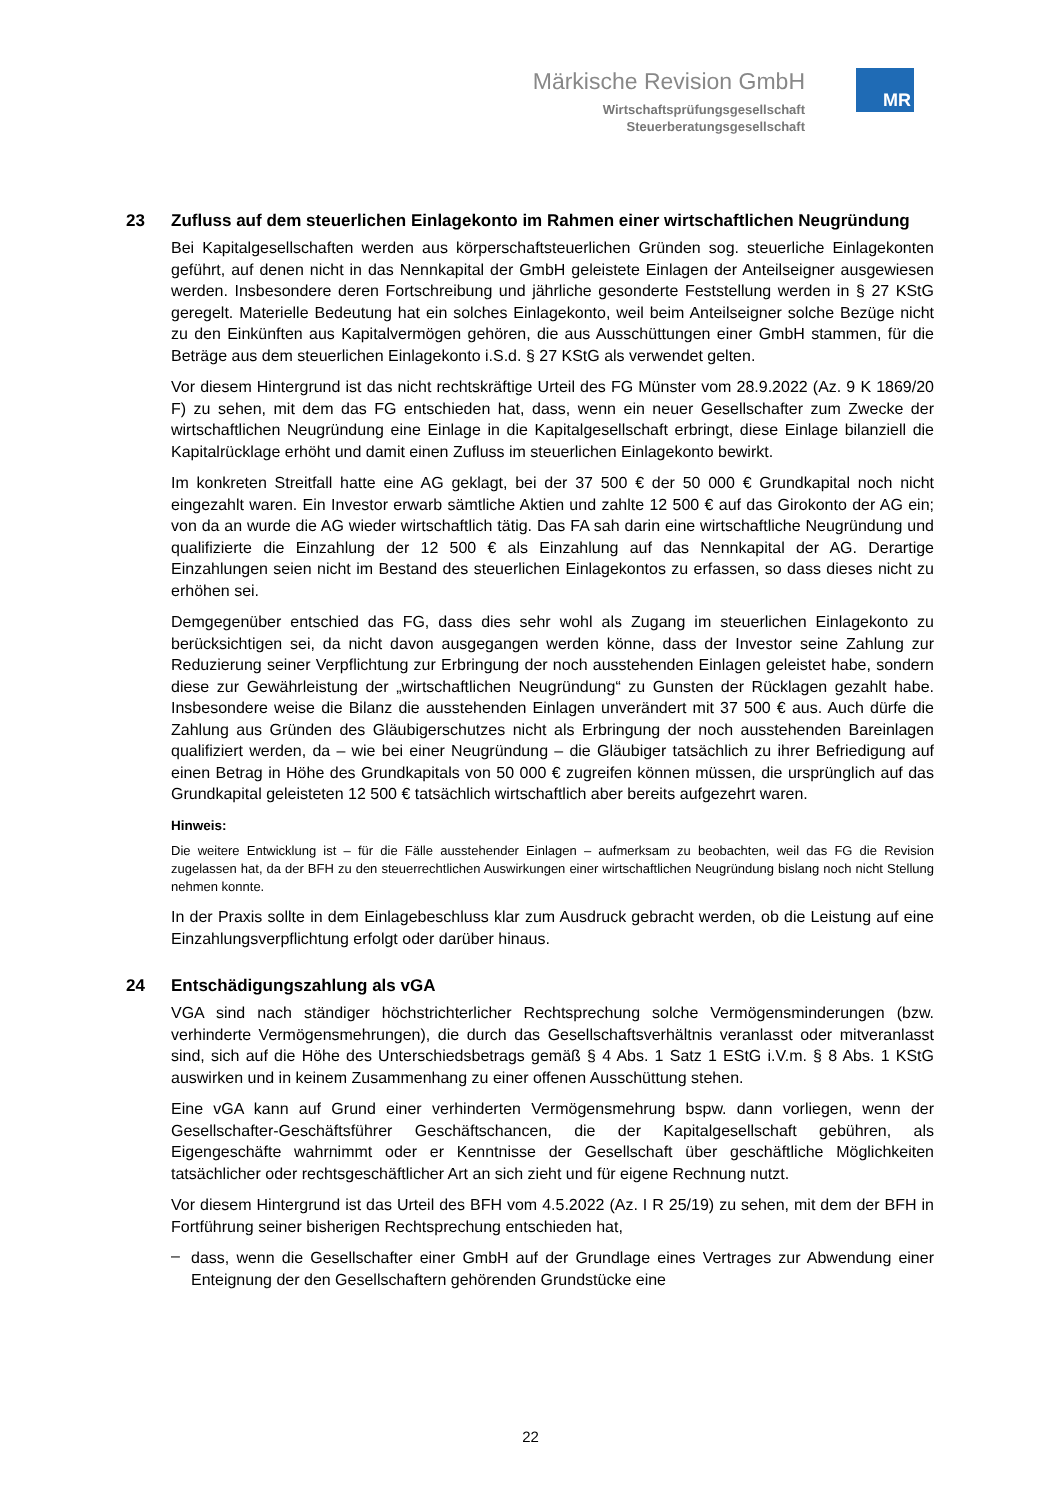Märkische Revision GmbH
Wirtschaftsprüfungsgesellschaft
Steuerberatungsgesellschaft
MR
23 Zufluss auf dem steuerlichen Einlagekonto im Rahmen einer wirtschaftlichen Neugründung
Bei Kapitalgesellschaften werden aus körperschaftsteuerlichen Gründen sog. steuerliche Einlagekonten geführt, auf denen nicht in das Nennkapital der GmbH geleistete Einlagen der Anteilseigner ausgewiesen werden. Insbesondere deren Fortschreibung und jährliche gesonderte Feststellung werden in § 27 KStG geregelt. Materielle Bedeutung hat ein solches Einlagekonto, weil beim Anteilseigner solche Bezüge nicht zu den Einkünften aus Kapitalvermögen gehören, die aus Ausschüttungen einer GmbH stammen, für die Beträge aus dem steuerlichen Einlagekonto i.S.d. § 27 KStG als verwendet gelten.
Vor diesem Hintergrund ist das nicht rechtskräftige Urteil des FG Münster vom 28.9.2022 (Az. 9 K 1869/20 F) zu sehen, mit dem das FG entschieden hat, dass, wenn ein neuer Gesellschafter zum Zwecke der wirtschaftlichen Neugründung eine Einlage in die Kapitalgesellschaft erbringt, diese Einlage bilanziell die Kapitalrücklage erhöht und damit einen Zufluss im steuerlichen Einlagekonto bewirkt.
Im konkreten Streitfall hatte eine AG geklagt, bei der 37 500 € der 50 000 € Grundkapital noch nicht eingezahlt waren. Ein Investor erwarb sämtliche Aktien und zahlte 12 500 € auf das Girokonto der AG ein; von da an wurde die AG wieder wirtschaftlich tätig. Das FA sah darin eine wirtschaftliche Neugründung und qualifizierte die Einzahlung der 12 500 € als Einzahlung auf das Nennkapital der AG. Derartige Einzahlungen seien nicht im Bestand des steuerlichen Einlagekontos zu erfassen, so dass dieses nicht zu erhöhen sei.
Demgegenüber entschied das FG, dass dies sehr wohl als Zugang im steuerlichen Einlagekonto zu berücksichtigen sei, da nicht davon ausgegangen werden könne, dass der Investor seine Zahlung zur Reduzierung seiner Verpflichtung zur Erbringung der noch ausstehenden Einlagen geleistet habe, sondern diese zur Gewährleistung der „wirtschaftlichen Neugründung“ zu Gunsten der Rücklagen gezahlt habe. Insbesondere weise die Bilanz die ausstehenden Einlagen unverändert mit 37 500 € aus. Auch dürfe die Zahlung aus Gründen des Gläubigerschutzes nicht als Erbringung der noch ausstehenden Bareinlagen qualifiziert werden, da – wie bei einer Neugründung – die Gläubiger tatsächlich zu ihrer Befriedigung auf einen Betrag in Höhe des Grundkapitals von 50 000 € zugreifen können müssen, die ursprünglich auf das Grundkapital geleisteten 12 500 € tatsächlich wirtschaftlich aber bereits aufgezehrt waren.
Hinweis:
Die weitere Entwicklung ist – für die Fälle ausstehender Einlagen – aufmerksam zu beobachten, weil das FG die Revision zugelassen hat, da der BFH zu den steuerrechtlichen Auswirkungen einer wirtschaftlichen Neugründung bislang noch nicht Stellung nehmen konnte.
In der Praxis sollte in dem Einlagebeschluss klar zum Ausdruck gebracht werden, ob die Leistung auf eine Einzahlungsverpflichtung erfolgt oder darüber hinaus.
24 Entschädigungszahlung als vGA
VGA sind nach ständiger höchstrichterlicher Rechtsprechung solche Vermögensminderungen (bzw. verhinderte Vermögensmehrungen), die durch das Gesellschaftsverhältnis veranlasst oder mitveranlasst sind, sich auf die Höhe des Unterschiedsbetrags gemäß § 4 Abs. 1 Satz 1 EStG i.V.m. § 8 Abs. 1 KStG auswirken und in keinem Zusammenhang zu einer offenen Ausschüttung stehen.
Eine vGA kann auf Grund einer verhinderten Vermögensmehrung bspw. dann vorliegen, wenn der Gesellschafter-Geschäftsführer Geschäftschancen, die der Kapitalgesellschaft gebühren, als Eigengeschäfte wahrnimmt oder er Kenntnisse der Gesellschaft über geschäftliche Möglichkeiten tatsächlicher oder rechtsgeschäftlicher Art an sich zieht und für eigene Rechnung nutzt.
Vor diesem Hintergrund ist das Urteil des BFH vom 4.5.2022 (Az. I R 25/19) zu sehen, mit dem der BFH in Fortführung seiner bisherigen Rechtsprechung entschieden hat,
–
dass, wenn die Gesellschafter einer GmbH auf der Grundlage eines Vertrages zur Abwendung einer Enteignung der den Gesellschaftern gehörenden Grundstücke eine
22